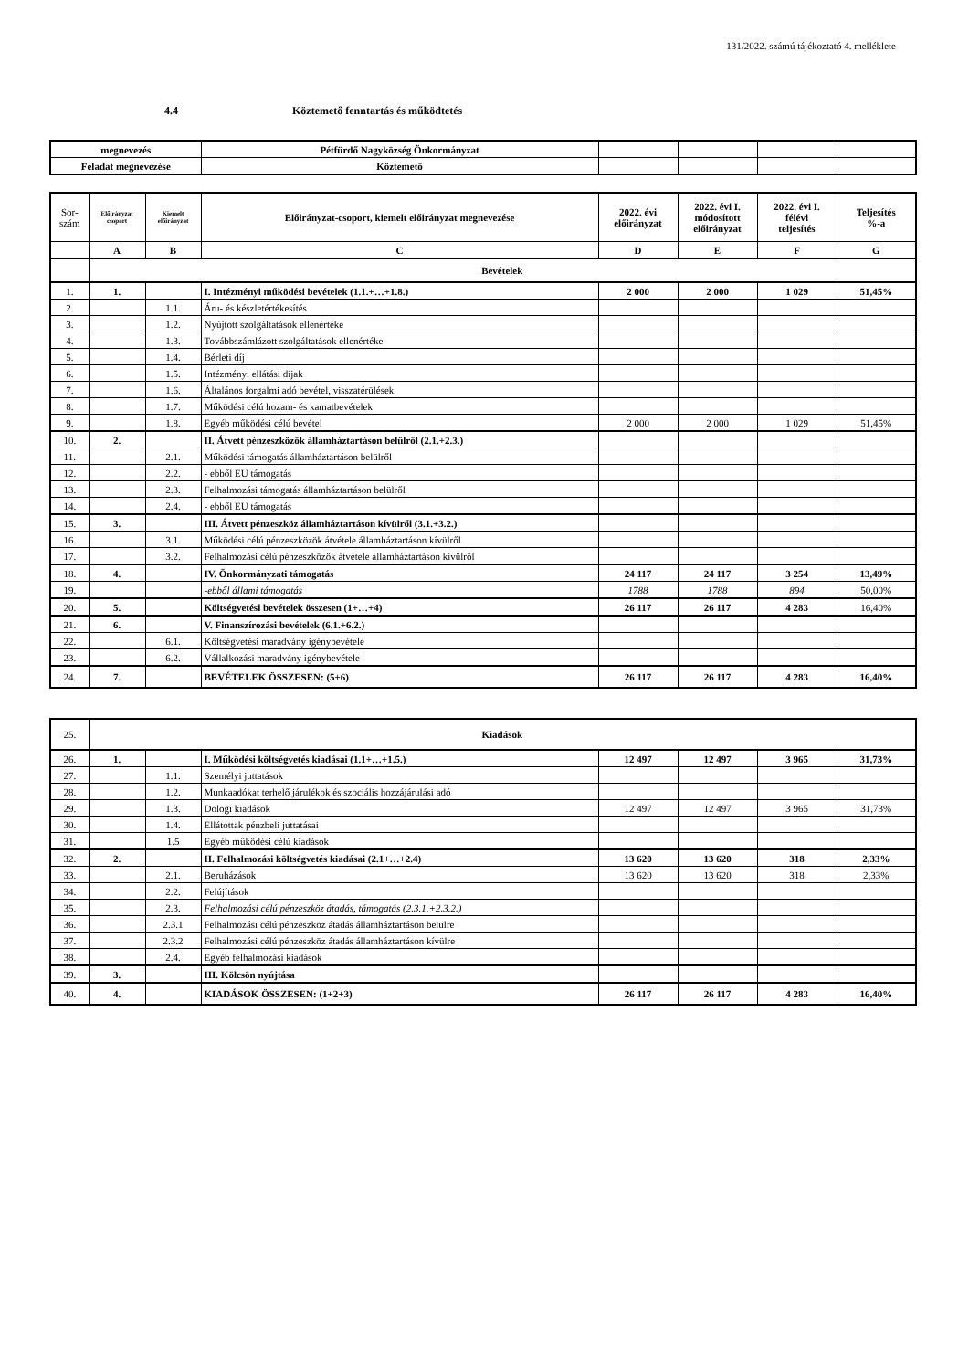131/2022. számú tájékoztató 4. melléklete
4.4 Köztemető fenntartás és működtetés
| megnevezés | Pétfürdő Nagyközség Önkormányzat | | | | |
| Feladat megnevezése | Köztemető | | | | |
| Sor- szám | Előirányzat csoport | Kiemelt előirányzat | Előirányzat-csoport, kiemelt előirányzat megnevezése | 2022. évi előirányzat | 2022. évi I. módosított előirányzat | 2022. évi I. félévi teljesítés | Teljesítés %-a |
| | A | B | C | D | E | F | G |
| | Bevételek | | | | | | |
| 1. | 1. | | I. Intézményi működési bevételek (1.1.+…+1.8.) | 2 000 | 2 000 | 1 029 | 51,45% |
| 2. | | 1.1. | Áru- és készletértékesítés | | | | |
| 3. | | 1.2. | Nyújtott szolgáltatások ellenértéke | | | | |
| 4. | | 1.3. | Továbbszámlázott szolgáltatások ellenértéke | | | | |
| 5. | | 1.4. | Bérleti díj | | | | |
| 6. | | 1.5. | Intézményi ellátási díjak | | | | |
| 7. | | 1.6. | Általános forgalmi adó bevétel, visszatérülések | | | | |
| 8. | | 1.7. | Működési célú hozam- és kamatbevételek | | | | |
| 9. | | 1.8. | Egyéb működési célú bevétel | 2 000 | 2 000 | 1 029 | 51,45% |
| 10. | 2. | | II. Átvett pénzeszközök államháztartáson belülről (2.1.+2.3.) | | | | |
| 11. | | 2.1. | Működési támogatás államháztartáson belülről | | | | |
| 12. | | 2.2. | - ebből EU támogatás | | | | |
| 13. | | 2.3. | Felhalmozási támogatás államháztartáson belülről | | | | |
| 14. | | 2.4. | - ebből EU támogatás | | | | |
| 15. | 3. | | III. Átvett pénzeszköz államháztartáson kívülről (3.1.+3.2.) | | | | |
| 16. | | 3.1. | Működési célú pénzeszközök átvétele államháztartáson kívülről | | | | |
| 17. | | 3.2. | Felhalmozási célú pénzeszközök átvétele államháztartáson kívülről | | | | |
| 18. | 4. | | IV. Önkormányzati támogatás | 24 117 | 24 117 | 3 254 | 13,49% |
| 19. | | | -ebből állami támogatás | 1788 | 1788 | 894 | 50,00% |
| 20. | 5. | | Költségvetési bevételek összesen (1+…+4) | 26 117 | 26 117 | 4 283 | 16,40% |
| 21. | 6. | | V. Finanszírozási bevételek (6.1.+6.2.) | | | | |
| 22. | | 6.1. | Költségvetési maradvány igénybevétele | | | | |
| 23. | | 6.2. | Vállalkozási maradvány igénybevétele | | | | |
| 24. | 7. | | BEVÉTELEK ÖSSZESEN: (5+6) | 26 117 | 26 117 | 4 283 | 16,40% |
| 25. | Kiadások | | | | | | |
| 26. | 1. | | I. Működési költségvetés kiadásai (1.1+…+1.5.) | 12 497 | 12 497 | 3 965 | 31,73% |
| 27. | | 1.1. | Személyi juttatások | | | | |
| 28. | | 1.2. | Munkaadókat terhelő járulékok és szociális hozzájárulási adó | | | | |
| 29. | | 1.3. | Dologi kiadások | 12 497 | 12 497 | 3 965 | 31,73% |
| 30. | | 1.4. | Ellátottak pénzbeli juttatásai | | | | |
| 31. | | 1.5 | Egyéb működési célú kiadások | | | | |
| 32. | 2. | | II. Felhalmozási költségvetés kiadásai (2.1+…+2.4) | 13 620 | 13 620 | 318 | 2,33% |
| 33. | | 2.1. | Beruházások | 13 620 | 13 620 | 318 | 2,33% |
| 34. | | 2.2. | Felújítások | | | | |
| 35. | | 2.3. | Felhalmozási célú pénzeszköz átadás, támogatás (2.3.1.+2.3.2.) | | | | |
| 36. | | 2.3.1 | Felhalmozási célú pénzeszköz átadás államháztartáson belülre | | | | |
| 37. | | 2.3.2 | Felhalmozási célú pénzeszköz átadás államháztartáson kívülre | | | | |
| 38. | | 2.4. | Egyéb felhalmozási kiadások | | | | |
| 39. | 3. | | III. Kölcsön nyújtása | | | | |
| 40. | 4. | | KIADÁSOK ÖSSZESEN: (1+2+3) | 26 117 | 26 117 | 4 283 | 16,40% |